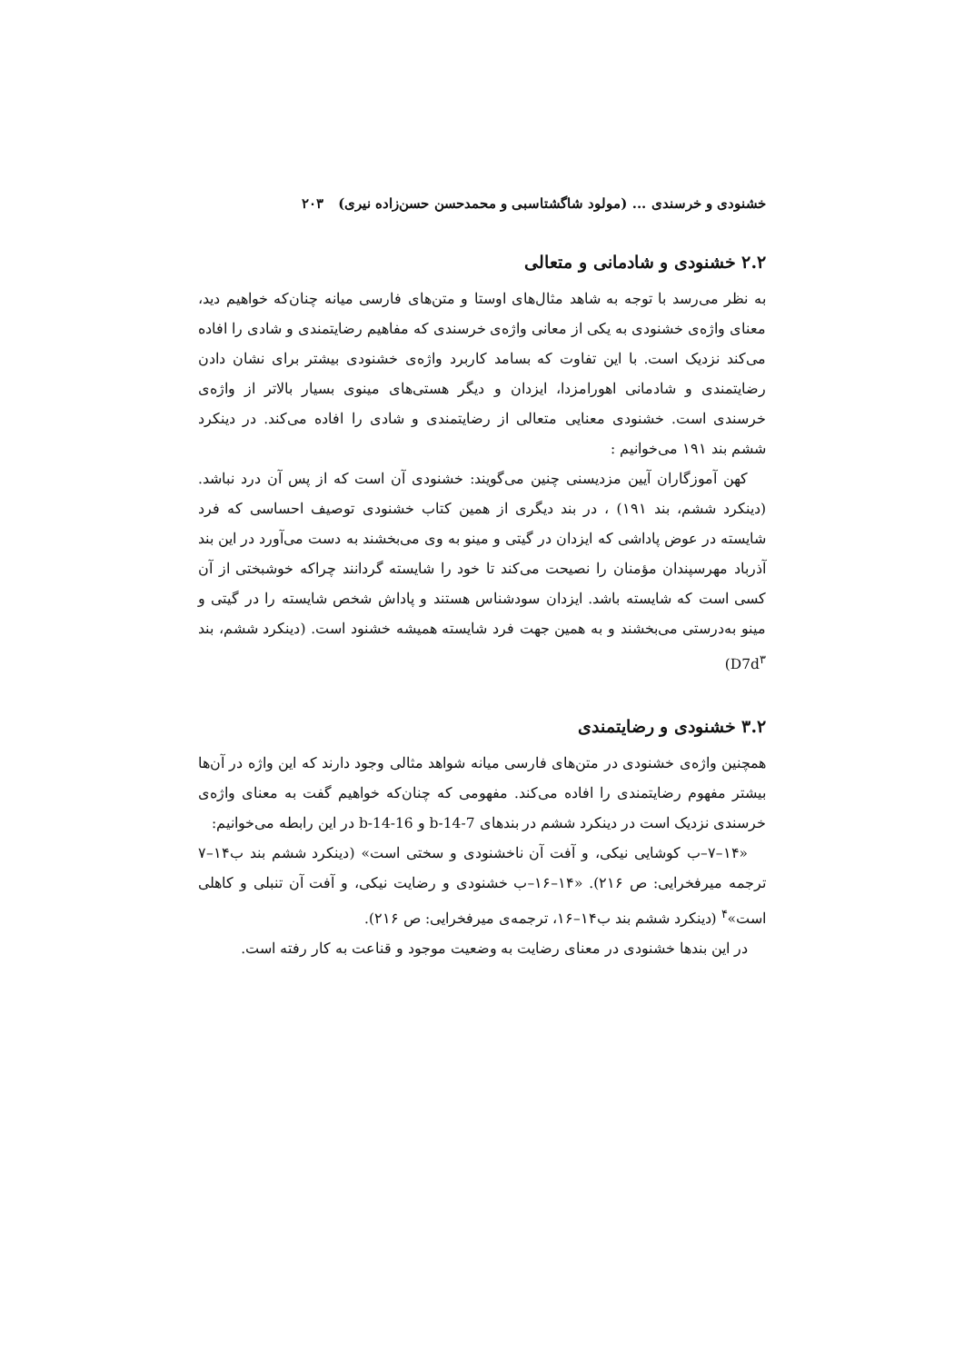خشنودی و خرسندی ... (مولود شاگشتاسبی و محمدحسن حسن‌زاده نیری) ۲۰۳
۲.۲ خشنودی و شادمانی و متعالی
به نظر می‌رسد با توجه به شاهد مثال‌های اوستا و متن‌های فارسی میانه چنان‌که خواهیم دید، معنای واژه‌ی خشنودی به یکی از معانی واژه‌ی خرسندی که مفاهیم رضایتمندی و شادی را افاده می‌کند نزدیک است. با این تفاوت که بسامد کاربرد واژه‌ی خشنودی بیشتر برای نشان دادن رضایتمندی و شادمانی اهورامزدا، ایزدان و دیگر هستی‌های مینوی بسیار بالاتر از واژه‌ی خرسندی است. خشنودی معنایی متعالی از رضایتمندی و شادی را افاده می‌کند. در دینکرد ششم بند ۱۹۱ می‌خوانیم :
کهن آموزگاران آیین مزدیسنی چنین می‌گویند: خشنودی آن است که از پس آن درد نباشد.(دینکرد ششم، بند ۱۹۱) ، در بند دیگری از همین کتاب خشنودی توصیف احساسی که فرد شایسته در عوض پاداشی که ایزدان در گیتی و مینو به وی می‌بخشند به دست می‌آورد در این بند آذرباد مهرسپندان مؤمنان را نصیحت می‌کند تا خود را شایسته گردانند چراکه خوشبختی از آن کسی است که شایسته باشد. ایزدان سودشناس هستند و پاداش شخص شایسته را در گیتی و مینو به‌درستی می‌بخشند و به همین جهت فرد شایسته همیشه خشنود است. (دینکرد ششم، بند D7d<sup>۳</sup>)
۳.۲ خشنودی و رضایتمندی
همچنین واژه‌ی خشنودی در متن‌های فارسی میانه شواهد مثالی وجود دارند که این واژه در آن‌ها بیشتر مفهوم رضایتمندی را افاده می‌کند. مفهومی که چنان‌که خواهیم گفت به معنای واژه‌ی خرسندی نزدیک است در دینکرد ششم در بندهای b-14-7 و b-14-16 در این رابطه می‌خوانیم:
«۱۴–۷–ب کوشایی نیکی، و آفت آن ناخشنودی و سختی است» (دینکرد ششم بند ب۱۴–۷ ترجمه میرفخرایی: ص ۲۱۶). «۱۴–۱۶–ب خشنودی و رضایت نیکی، و آفت آن تنبلی و کاهلی است»<sup>۴</sup> (دینکرد ششم بند ب۱۴–۱۶، ترجمه‌ی میرفخرایی: ص ۲۱۶).
در این بندها خشنودی در معنای رضایت به وضعیت موجود و قناعت به کار رفته است.